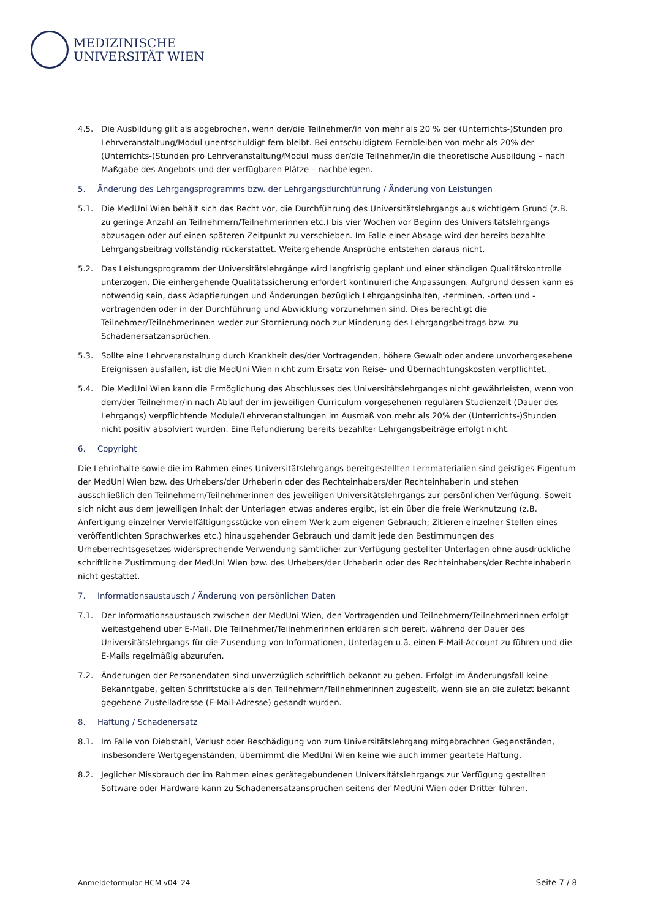MEDIZINISCHE
UNIVERSITÄT WIEN
4.5. Die Ausbildung gilt als abgebrochen, wenn der/die Teilnehmer/in von mehr als 20 % der (Unterrichts-)Stunden pro Lehrveranstaltung/Modul unentschuldigt fern bleibt. Bei entschuldigtem Fernbleiben von mehr als 20% der (Unterrichts-)Stunden pro Lehrveranstaltung/Modul muss der/die Teilnehmer/in die theoretische Ausbildung – nach Maßgabe des Angebots und der verfügbaren Plätze – nachbelegen.
5. Änderung des Lehrgangsprogramms bzw. der Lehrgangsdurchführung / Änderung von Leistungen
5.1. Die MedUni Wien behält sich das Recht vor, die Durchführung des Universitätslehrgangs aus wichtigem Grund (z.B. zu geringe Anzahl an Teilnehmern/Teilnehmerinnen etc.) bis vier Wochen vor Beginn des Universitätslehrgangs abzusagen oder auf einen späteren Zeitpunkt zu verschieben. Im Falle einer Absage wird der bereits bezahlte Lehrgangsbeitrag vollständig rückerstattet. Weitergehende Ansprüche entstehen daraus nicht.
5.2. Das Leistungsprogramm der Universitätslehrgänge wird langfristig geplant und einer ständigen Qualitätskontrolle unterzogen. Die einhergehende Qualitätssicherung erfordert kontinuierliche Anpassungen. Aufgrund dessen kann es notwendig sein, dass Adaptierungen und Änderungen bezüglich Lehrgangsinhalten, -terminen, -orten und -vortragenden oder in der Durchführung und Abwicklung vorzunehmen sind. Dies berechtigt die Teilnehmer/Teilnehmerinnen weder zur Stornierung noch zur Minderung des Lehrgangsbeitrags bzw. zu Schadenersatzansprüchen.
5.3. Sollte eine Lehrveranstaltung durch Krankheit des/der Vortragenden, höhere Gewalt oder andere unvorhergesehene Ereignissen ausfallen, ist die MedUni Wien nicht zum Ersatz von Reise- und Übernachtungskosten verpflichtet.
5.4. Die MedUni Wien kann die Ermöglichung des Abschlusses des Universitätslehrganges nicht gewährleisten, wenn von dem/der Teilnehmer/in nach Ablauf der im jeweiligen Curriculum vorgesehenen regulären Studienzeit (Dauer des Lehrgangs) verpflichtende Module/Lehrveranstaltungen im Ausmaß von mehr als 20% der (Unterrichts-)Stunden nicht positiv absolviert wurden. Eine Refundierung bereits bezahlter Lehrgangsbeiträge erfolgt nicht.
6. Copyright
Die Lehrinhalte sowie die im Rahmen eines Universitätslehrgangs bereitgestellten Lernmaterialien sind geistiges Eigentum der MedUni Wien bzw. des Urhebers/der Urheberin oder des Rechteinhabers/der Rechteinhaberin und stehen ausschließlich den Teilnehmern/Teilnehmerinnen des jeweiligen Universitätslehrgangs zur persönlichen Verfügung. Soweit sich nicht aus dem jeweiligen Inhalt der Unterlagen etwas anderes ergibt, ist ein über die freie Werknutzung (z.B. Anfertigung einzelner Vervielfältigungsstücke von einem Werk zum eigenen Gebrauch; Zitieren einzelner Stellen eines veröffentlichten Sprachwerkes etc.) hinausgehender Gebrauch und damit jede den Bestimmungen des Urheberrechtsgesetzes widersprechende Verwendung sämtlicher zur Verfügung gestellter Unterlagen ohne ausdrückliche schriftliche Zustimmung der MedUni Wien bzw. des Urhebers/der Urheberin oder des Rechteinhabers/der Rechteinhaberin nicht gestattet.
7. Informationsaustausch / Änderung von persönlichen Daten
7.1. Der Informationsaustausch zwischen der MedUni Wien, den Vortragenden und Teilnehmern/Teilnehmerinnen erfolgt weitestgehend über E-Mail. Die Teilnehmer/Teilnehmerinnen erklären sich bereit, während der Dauer des Universitätslehrgangs für die Zusendung von Informationen, Unterlagen u.ä. einen E-Mail-Account zu führen und die E-Mails regelmäßig abzurufen.
7.2. Änderungen der Personendaten sind unverzüglich schriftlich bekannt zu geben. Erfolgt im Änderungsfall keine Bekanntgabe, gelten Schriftstücke als den Teilnehmern/Teilnehmerinnen zugestellt, wenn sie an die zuletzt bekannt gegebene Zustelladresse (E-Mail-Adresse) gesandt wurden.
8. Haftung / Schadenersatz
8.1. Im Falle von Diebstahl, Verlust oder Beschädigung von zum Universitätslehrgang mitgebrachten Gegenständen, insbesondere Wertgegenständen, übernimmt die MedUni Wien keine wie auch immer geartete Haftung.
8.2. Jeglicher Missbrauch der im Rahmen eines gerätegebundenen Universitätslehrgangs zur Verfügung gestellten Software oder Hardware kann zu Schadenersatzansprüchen seitens der MedUni Wien oder Dritter führen.
Anmeldeformular HCM v04_24 Seite 7 / 8